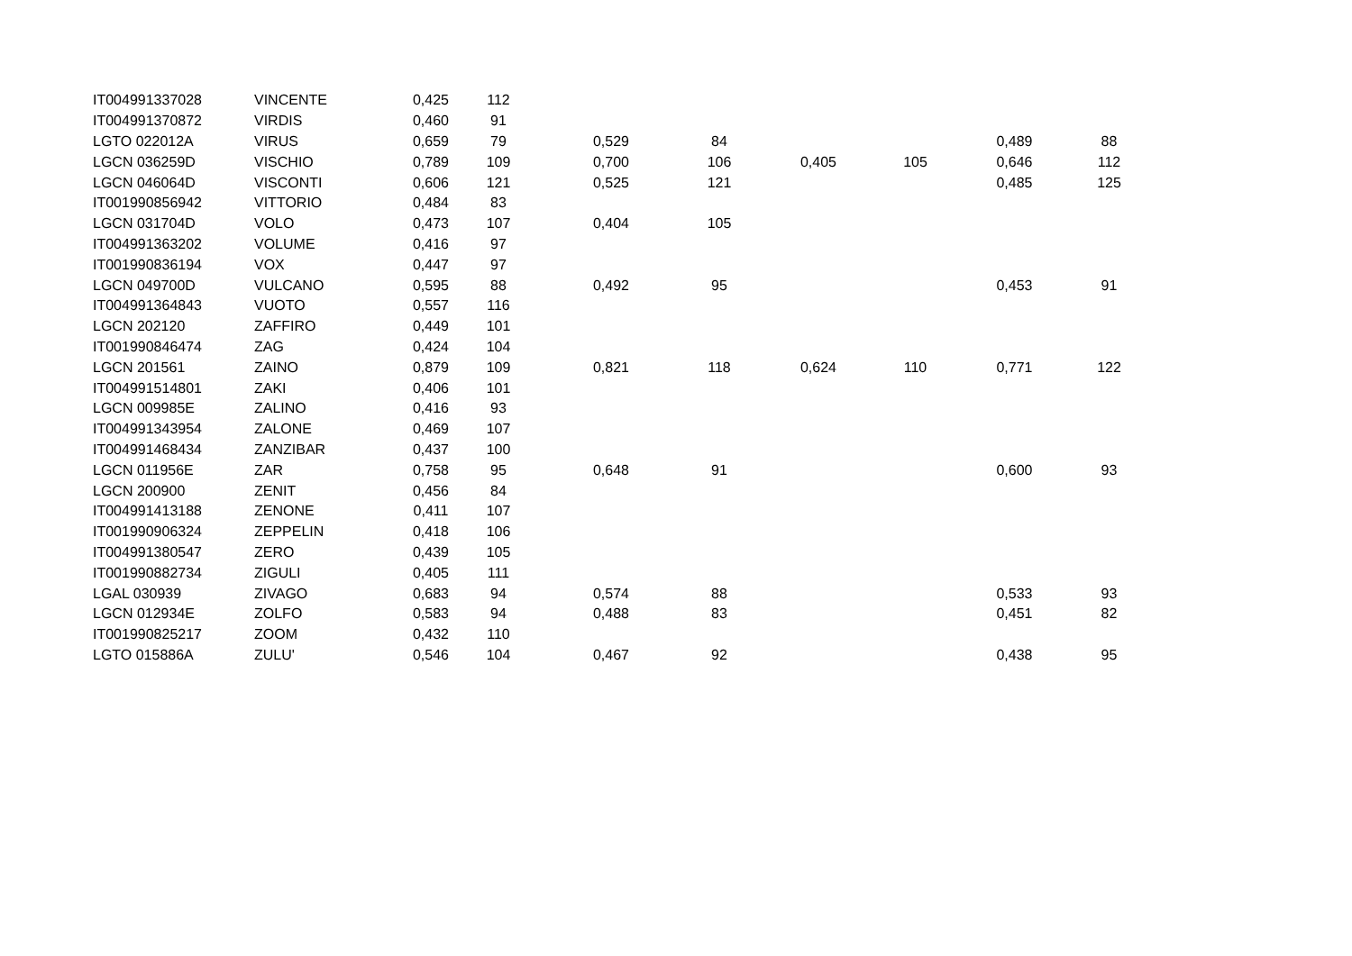| IT004991337028 | VINCENTE | 0,425 | 112 | | | | | | |
| IT004991370872 | VIRDIS | 0,460 | 91 | | | | | | |
| LGTO 022012A | VIRUS | 0,659 | 79 | 0,529 | 84 | | | 0,489 | 88 |
| LGCN 036259D | VISCHIO | 0,789 | 109 | 0,700 | 106 | 0,405 | 105 | 0,646 | 112 |
| LGCN 046064D | VISCONTI | 0,606 | 121 | 0,525 | 121 | | | 0,485 | 125 |
| IT001990856942 | VITTORIO | 0,484 | 83 | | | | | | |
| LGCN 031704D | VOLO | 0,473 | 107 | 0,404 | 105 | | | | |
| IT004991363202 | VOLUME | 0,416 | 97 | | | | | | |
| IT001990836194 | VOX | 0,447 | 97 | | | | | | |
| LGCN 049700D | VULCANO | 0,595 | 88 | 0,492 | 95 | | | 0,453 | 91 |
| IT004991364843 | VUOTO | 0,557 | 116 | | | | | | |
| LGCN 202120 | ZAFFIRO | 0,449 | 101 | | | | | | |
| IT001990846474 | ZAG | 0,424 | 104 | | | | | | |
| LGCN 201561 | ZAINO | 0,879 | 109 | 0,821 | 118 | 0,624 | 110 | 0,771 | 122 |
| IT004991514801 | ZAKI | 0,406 | 101 | | | | | | |
| LGCN 009985E | ZALINO | 0,416 | 93 | | | | | | |
| IT004991343954 | ZALONE | 0,469 | 107 | | | | | | |
| IT004991468434 | ZANZIBAR | 0,437 | 100 | | | | | | |
| LGCN 011956E | ZAR | 0,758 | 95 | 0,648 | 91 | | | 0,600 | 93 |
| LGCN 200900 | ZENIT | 0,456 | 84 | | | | | | |
| IT004991413188 | ZENONE | 0,411 | 107 | | | | | | |
| IT001990906324 | ZEPPELIN | 0,418 | 106 | | | | | | |
| IT004991380547 | ZERO | 0,439 | 105 | | | | | | |
| IT001990882734 | ZIGULI | 0,405 | 111 | | | | | | |
| LGAL 030939 | ZIVAGO | 0,683 | 94 | 0,574 | 88 | | | 0,533 | 93 |
| LGCN 012934E | ZOLFO | 0,583 | 94 | 0,488 | 83 | | | 0,451 | 82 |
| IT001990825217 | ZOOM | 0,432 | 110 | | | | | | |
| LGTO 015886A | ZULU' | 0,546 | 104 | 0,467 | 92 | | | 0,438 | 95 |